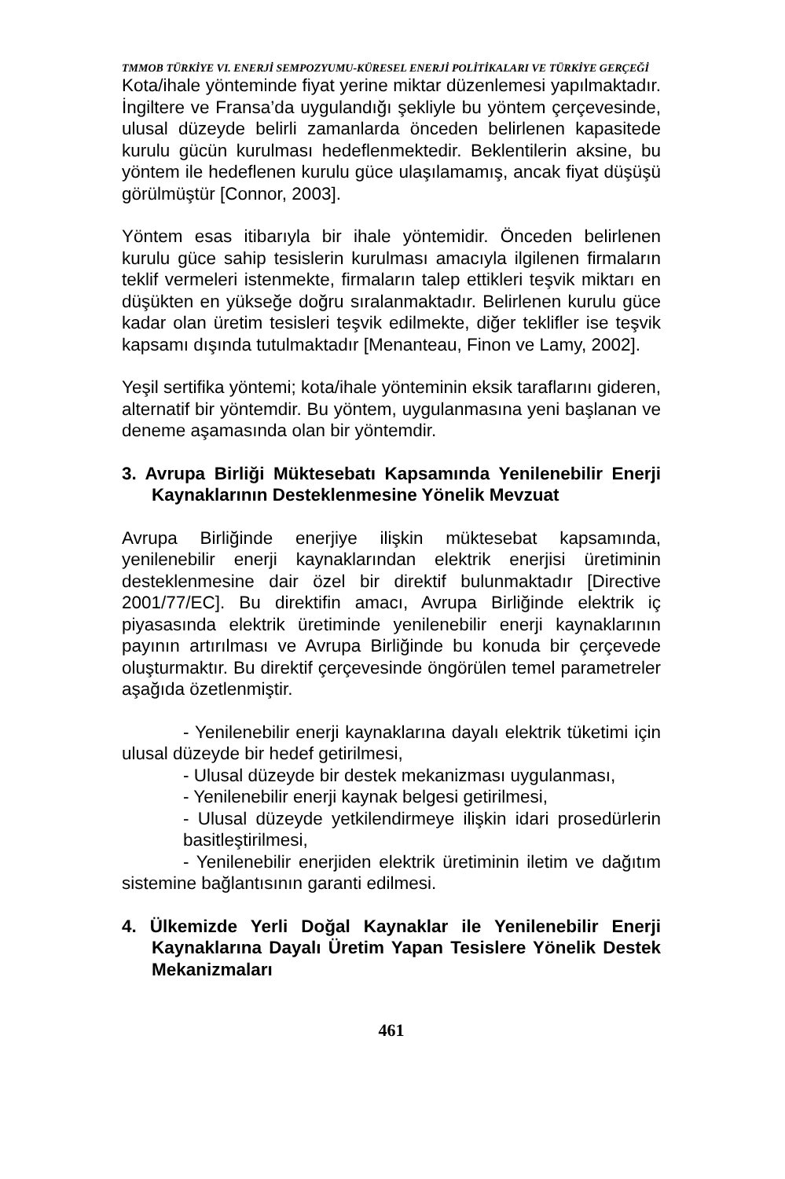TMMOB TÜRKİYE VI. ENERJİ SEMPOZYUMU-KÜRESEL ENERJİ POLİTİKALARI VE TÜRKİYE GERÇEĞİ
Kota/ihale yönteminde fiyat yerine miktar düzenlemesi yapılmaktadır. İngiltere ve Fransa’da uygulandığı şekliyle bu yöntem çerçevesinde, ulusal düzeyde belirli zamanlarda önceden belirlenen kapasitede kurulu gücün kurulması hedeflenmektedir. Beklentilerin aksine, bu yöntem ile hedeflenen kurulu güce ulaşılamamış, ancak fiyat düşüşü görülmüştür [Connor, 2003].
Yöntem esas itibarıyla bir ihale yöntemidir. Önceden belirlenen kurulu güce sahip tesislerin kurulması amacıyla ilgilenen firmaların teklif vermeleri istenmekte, firmaların talep ettikleri teşvik miktarı en düşükten en yükseğe doğru sıralanmaktadır. Belirlenen kurulu güce kadar olan üretim tesisleri teşvik edilmekte, diğer teklifler ise teşvik kapsamı dışında tutulmaktadır [Menanteau, Finon ve Lamy, 2002].
Yeşil sertifika yöntemi; kota/ihale yönteminin eksik taraflarını gideren, alternatif bir yöntemdir. Bu yöntem, uygulanmasına yeni başlanan ve deneme aşamasında olan bir yöntemdir.
3. Avrupa Birliği Müktesebatı Kapsamında Yenilenebilir Enerji Kaynaklarının Desteklenmesine Yönelik Mevzuat
Avrupa Birliğinde enerjiye ilişkin müktesebat kapsamında, yenilenebilir enerji kaynaklarından elektrik enerjisi üretiminin desteklenmesine dair özel bir direktif bulunmaktadır [Directive 2001/77/EC]. Bu direktifin amacı, Avrupa Birliğinde elektrik iç piyasasında elektrik üretiminde yenilenebilir enerji kaynaklarının payının artırılması ve Avrupa Birliğinde bu konuda bir çerçevede oluşturmaktır. Bu direktif çerçevesinde öngörülen temel parametreler aşağıda özetlenmiştir.
- Yenilenebilir enerji kaynaklarına dayalı elektrik tüketimi için ulusal düzeyde bir hedef getirilmesi,
- Ulusal düzeyde bir destek mekanizması uygulanması,
- Yenilenebilir enerji kaynak belgesi getirilmesi,
- Ulusal düzeyde yetkilendirmeye ilişkin idari prosedürlerin basitleştirilmesi,
- Yenilenebilir enerjiden elektrik üretiminin iletim ve dağıtım sistemine bağlantısının garanti edilmesi.
4. Ülkemizde Yerli Doğal Kaynaklar ile Yenilenebilir Enerji Kaynaklarına Dayalı Üretim Yapan Tesislere Yönelik Destek Mekanizmaları
461